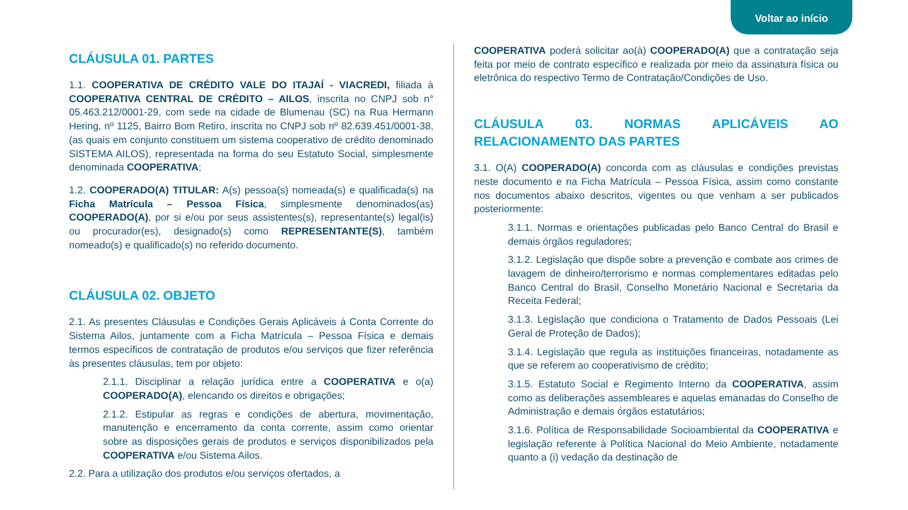Voltar ao início
CLÁUSULA 01. PARTES
1.1. COOPERATIVA DE CRÉDITO VALE DO ITAJAÍ - VIACREDI, filiada à COOPERATIVA CENTRAL DE CRÉDITO – AILOS, inscrita no CNPJ sob n° 05.463.212/0001-29, com sede na cidade de Blumenau (SC) na Rua Hermann Hering, nº 1125, Bairro Bom Retiro, inscrita no CNPJ sob nº 82.639.451/0001-38, (as quais em conjunto constituem um sistema cooperativo de crédito denominado SISTEMA AILOS), representada na forma do seu Estatuto Social, simplesmente denominada COOPERATIVA;
1.2. COOPERADO(A) TITULAR: A(s) pessoa(s) nomeada(s) e qualificada(s) na Ficha Matrícula – Pessoa Física, simplesmente denominados(as) COOPERADO(A), por si e/ou por seus assistentes(s), representante(s) legal(is) ou procurador(es), designado(s) como REPRESENTANTE(S), também nomeado(s) e qualificado(s) no referido documento.
CLÁUSULA 02. OBJETO
2.1. As presentes Cláusulas e Condições Gerais Aplicáveis à Conta Corrente do Sistema Ailos, juntamente com a Ficha Matrícula – Pessoa Física e demais termos específicos de contratação de produtos e/ou serviços que fizer referência às presentes cláusulas, tem por objeto:
2.1.1. Disciplinar a relação jurídica entre a COOPERATIVA e o(a) COOPERADO(A), elencando os direitos e obrigações;
2.1.2. Estipular as regras e condições de abertura, movimentação, manutenção e encerramento da conta corrente, assim como orientar sobre as disposições gerais de produtos e serviços disponibilizados pela COOPERATIVA e/ou Sistema Ailos.
2.2. Para a utilização dos produtos e/ou serviços ofertados, a
COOPERATIVA poderá solicitar ao(à) COOPERADO(A) que a contratação seja feita por meio de contrato específico e realizada por meio da assinatura física ou eletrônica do respectivo Termo de Contratação/Condições de Uso.
CLÁUSULA 03. NORMAS APLICÁVEIS AO RELACIONAMENTO DAS PARTES
3.1. O(A) COOPERADO(A) concorda com as cláusulas e condições previstas neste documento e na Ficha Matrícula – Pessoa Física, assim como constante nos documentos abaixo descritos, vigentes ou que venham a ser publicados posteriormente:
3.1.1. Normas e orientações publicadas pelo Banco Central do Brasil e demais órgãos reguladores;
3.1.2. Legislação que dispõe sobre a prevenção e combate aos crimes de lavagem de dinheiro/terrorismo e normas complementares editadas pelo Banco Central do Brasil, Conselho Monetário Nacional e Secretaria da Receita Federal;
3.1.3. Legislação que condiciona o Tratamento de Dados Pessoais (Lei Geral de Proteção de Dados);
3.1.4. Legislação que regula as instituições financeiras, notadamente as que se referem ao cooperativismo de crédito;
3.1.5. Estatuto Social e Regimento Interno da COOPERATIVA, assim como as deliberações assembleares e aquelas emanadas do Conselho de Administração e demais órgãos estatutários;
3.1.6. Política de Responsabilidade Socioambiental da COOPERATIVA e legislação referente à Política Nacional do Meio Ambiente, notadamente quanto a (i) vedação da destinação de